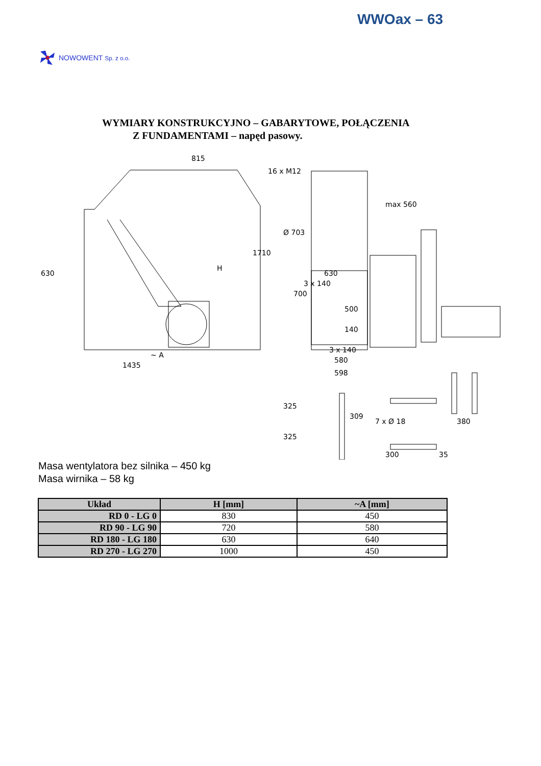WWOax – 63
NOWOWENT Sp. z o.o.
WYMIARY KONSTRUKCYJNO – GABARYTOWE, POŁĄCZENIA
Z FUNDAMENTAMI – napęd pasowy.
815
1710
630
H
~ A
1435
max 560
500
140
3 x 140
580
598
309
300
35
380
325
325
700
3 x 140
630
16 x M12
Ø 703
7 x Ø 18
Masa wentylatora bez silnika – 450 kg
Masa wirnika – 58 kg
| Układ | H [mm] | ~A [mm] |
| --- | --- | --- |
| RD 0 - LG 0 | 830 | 450 |
| RD 90 - LG 90 | 720 | 580 |
| RD 180 - LG 180 | 630 | 640 |
| RD 270 - LG 270 | 1000 | 450 |